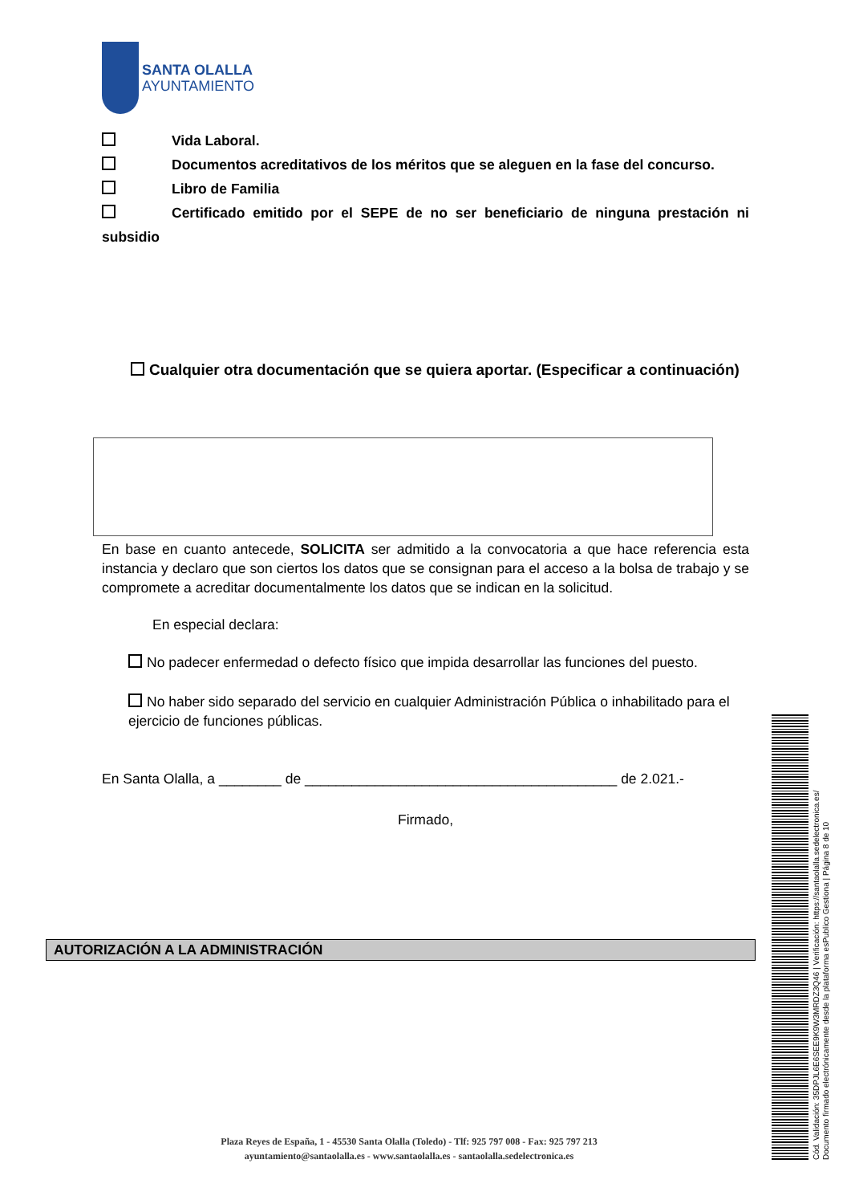SANTA OLALLA
AYUNTAMIENTO
Vida Laboral.
Documentos acreditativos de los méritos que se aleguen en la fase del concurso.
Libro de Familia
Certificado emitido por el SEPE de no ser beneficiario de ninguna prestación ni subsidio
Cualquier otra documentación que se quiera aportar. (Especificar a continuación)
En base en cuanto antecede, SOLICITA ser admitido a la convocatoria a que hace referencia esta instancia y declaro que son ciertos los datos que se consignan para el acceso a la bolsa de trabajo y se compromete a acreditar documentalmente los datos que se indican en la solicitud.
En especial declara:
No padecer enfermedad o defecto físico que impida desarrollar las funciones del puesto.
No haber sido separado del servicio en cualquier Administración Pública o inhabilitado para el ejercicio de funciones públicas.
En Santa Olalla, a ________ de ________________________________________ de 2.021.-
Firmado,
AUTORIZACIÓN A LA ADMINISTRACIÓN
Plaza Reyes de España, 1 - 45530 Santa Olalla (Toledo) - Tlf: 925 797 008 - Fax: 925 797 213
ayuntamiento@santaolalla.es - www.santaolalla.es - santaolalla.sedelectronica.es
Cód. Validación: 35DPJL6E6SEE9K9W3MRDZ3Q46 | Verificación: https://santaolalla.sedelectronica.es/
Documento firmado electrónicamente desde la plataforma esPublico Gestiona | Página 8 de 10